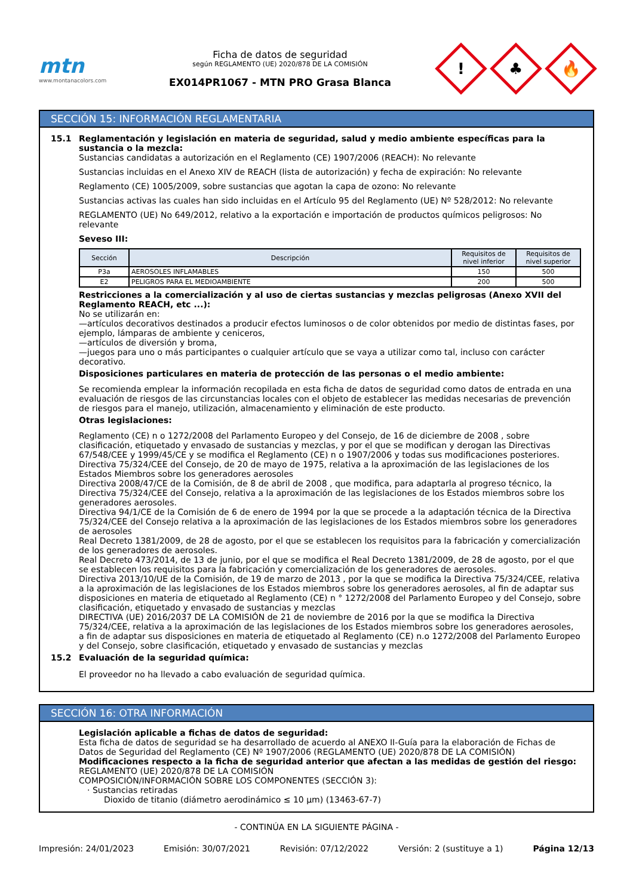mtn
www.montanacolors.com
Ficha de datos de seguridad
según REGLAMENTO (UE) 2020/878 DE LA COMISIÓN
EX014PR1067 - MTN PRO Grasa Blanca
!
♣
🔥
SECCIÓN 15: INFORMACIÓN REGLAMENTARIA
15.1 Reglamentación y legislación en materia de seguridad, salud y medio ambiente específicas para la sustancia o la mezcla:
Sustancias candidatas a autorización en el Reglamento (CE) 1907/2006 (REACH): No relevante
Sustancias incluidas en el Anexo XIV de REACH (lista de autorización) y fecha de expiración: No relevante
Reglamento (CE) 1005/2009, sobre sustancias que agotan la capa de ozono: No relevante
Sustancias activas las cuales han sido incluidas en el Artículo 95 del Reglamento (UE) Nº 528/2012: No relevante
REGLAMENTO (UE) No 649/2012, relativo a la exportación e importación de productos químicos peligrosos: No relevante
Seveso III:
| Sección | Descripción | Requisitos de nivel inferior | Requisitos de nivel superior |
| --- | --- | --- | --- |
| P3a | AEROSOLES INFLAMABLES | 150 | 500 |
| E2 | PELIGROS PARA EL MEDIOAMBIENTE | 200 | 500 |
Restricciones a la comercialización y al uso de ciertas sustancias y mezclas peligrosas (Anexo XVII del Reglamento REACH, etc ...):
No se utilizarán en:
—artículos decorativos destinados a producir efectos luminosos o de color obtenidos por medio de distintas fases, por ejemplo, lámparas de ambiente y ceniceros,
—artículos de diversión y broma,
—juegos para uno o más participantes o cualquier artículo que se vaya a utilizar como tal, incluso con carácter decorativo.
Disposiciones particulares en materia de protección de las personas o el medio ambiente:
Se recomienda emplear la información recopilada en esta ficha de datos de seguridad como datos de entrada en una evaluación de riesgos de las circunstancias locales con el objeto de establecer las medidas necesarias de prevención de riesgos para el manejo, utilización, almacenamiento y eliminación de este producto.
Otras legislaciones:
Reglamento (CE) n o 1272/2008 del Parlamento Europeo y del Consejo, de 16 de diciembre de 2008 , sobre clasificación, etiquetado y envasado de sustancias y mezclas, y por el que se modifican y derogan las Directivas 67/548/CEE y 1999/45/CE y se modifica el Reglamento (CE) n o 1907/2006 y todas sus modificaciones posteriores.
Directiva 75/324/CEE del Consejo, de 20 de mayo de 1975, relativa a la aproximación de las legislaciones de los Estados Miembros sobre los generadores aerosoles
Directiva 2008/47/CE de la Comisión, de 8 de abril de 2008 , que modifica, para adaptarla al progreso técnico, la Directiva 75/324/CEE del Consejo, relativa a la aproximación de las legislaciones de los Estados miembros sobre los generadores aerosoles.
Directiva 94/1/CE de la Comisión de 6 de enero de 1994 por la que se procede a la adaptación técnica de la Directiva 75/324/CEE del Consejo relativa a la aproximación de las legislaciones de los Estados miembros sobre los generadores de aerosoles
Real Decreto 1381/2009, de 28 de agosto, por el que se establecen los requisitos para la fabricación y comercialización de los generadores de aerosoles.
Real Decreto 473/2014, de 13 de junio, por el que se modifica el Real Decreto 1381/2009, de 28 de agosto, por el que se establecen los requisitos para la fabricación y comercialización de los generadores de aerosoles.
Directiva 2013/10/UE de la Comisión, de 19 de marzo de 2013 , por la que se modifica la Directiva 75/324/CEE, relativa a la aproximación de las legislaciones de los Estados miembros sobre los generadores aerosoles, al fin de adaptar sus disposiciones en materia de etiquetado al Reglamento (CE) n ° 1272/2008 del Parlamento Europeo y del Consejo, sobre clasificación, etiquetado y envasado de sustancias y mezclas
DIRECTIVA (UE) 2016/2037 DE LA COMISIÓN de 21 de noviembre de 2016 por la que se modifica la Directiva 75/324/CEE, relativa a la aproximación de las legislaciones de los Estados miembros sobre los generadores aerosoles, a fin de adaptar sus disposiciones en materia de etiquetado al Reglamento (CE) n.o 1272/2008 del Parlamento Europeo y del Consejo, sobre clasificación, etiquetado y envasado de sustancias y mezclas
15.2 Evaluación de la seguridad química:
El proveedor no ha llevado a cabo evaluación de seguridad química.
SECCIÓN 16: OTRA INFORMACIÓN
Legislación aplicable a fichas de datos de seguridad:
Esta ficha de datos de seguridad se ha desarrollado de acuerdo al ANEXO II-Guía para la elaboración de Fichas de Datos de Seguridad del Reglamento (CE) Nº 1907/2006 (REGLAMENTO (UE) 2020/878 DE LA COMISIÓN)
Modificaciones respecto a la ficha de seguridad anterior que afectan a las medidas de gestión del riesgo:
REGLAMENTO (UE) 2020/878 DE LA COMISIÓN
COMPOSICIÓN/INFORMACIÓN SOBRE LOS COMPONENTES (SECCIÓN 3):
· Sustancias retiradas
Dioxido de titanio (diámetro aerodinámico ≤ 10 μm) (13463-67-7)
- CONTINÚA EN LA SIGUIENTE PÁGINA -
Impresión: 24/01/2023 Emisión: 30/07/2021 Revisión: 07/12/2022 Versión: 2 (sustituye a 1) Página 12/13